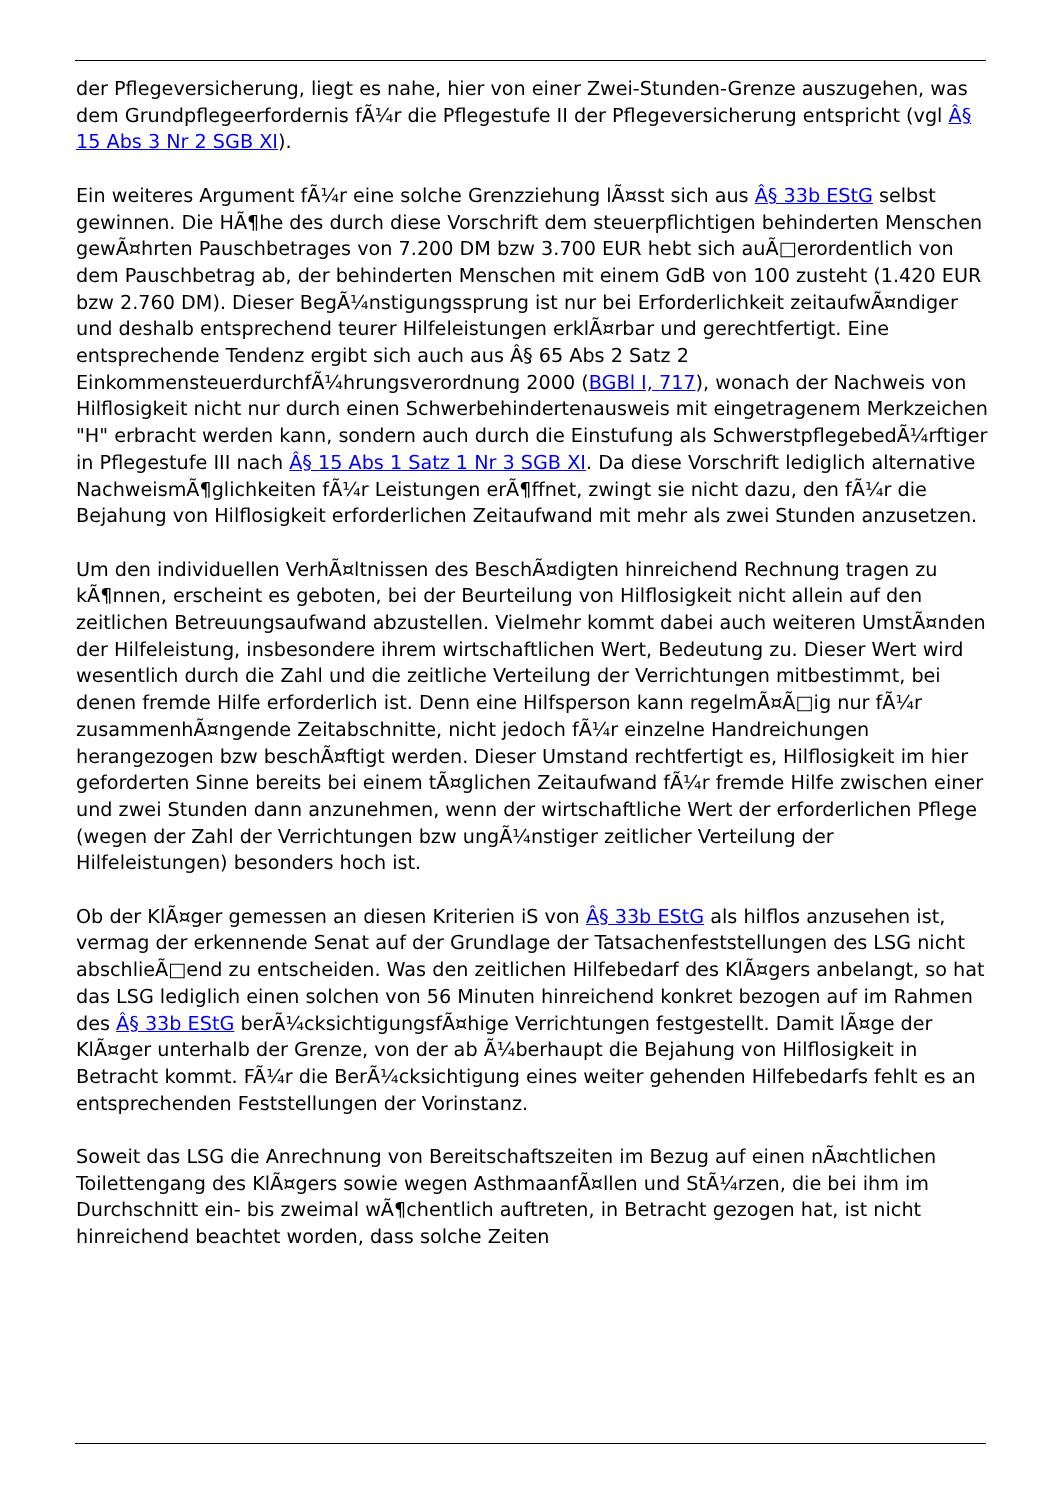der Pflegeversicherung, liegt es nahe, hier von einer Zwei-Stunden-Grenze auszugehen, was dem Grundpflegeerfordernis fÃ¼r die Pflegestufe II der Pflegeversicherung entspricht (vgl Â§ 15 Abs 3 Nr 2 SGB XI).
Ein weiteres Argument fÃ¼r eine solche Grenzziehung lÃ¤sst sich aus Â§ 33b EStG selbst gewinnen. Die HÃ¶he des durch diese Vorschrift dem steuerpflichtigen behinderten Menschen gewÃ¤hrten Pauschbetrages von 7.200 DM bzw 3.700 EUR hebt sich auÃ□erordentlich von dem Pauschbetrag ab, der behinderten Menschen mit einem GdB von 100 zusteht (1.420 EUR bzw 2.760 DM). Dieser BegÃ¼nstigungssprung ist nur bei Erforderlichkeit zeitaufwÃ¤ndiger und deshalb entsprechend teurer Hilfeleistungen erklÃ¤rbar und gerechtfertigt. Eine entsprechende Tendenz ergibt sich auch aus Â§ 65 Abs 2 Satz 2 EinkommensteuerdurchfÃ¼hrungsverordnung 2000 (BGBl I, 717), wonach der Nachweis von Hilflosigkeit nicht nur durch einen Schwerbehindertenausweis mit eingetragenem Merkzeichen "H" erbracht werden kann, sondern auch durch die Einstufung als SchwerstpflegebedÃ¼rftiger in Pflegestufe III nach Â§ 15 Abs 1 Satz 1 Nr 3 SGB XI. Da diese Vorschrift lediglich alternative NachweismÃ¶glichkeiten fÃ¼r Leistungen erÃ¶ffnet, zwingt sie nicht dazu, den fÃ¼r die Bejahung von Hilflosigkeit erforderlichen Zeitaufwand mit mehr als zwei Stunden anzusetzen.
Um den individuellen VerhÃ¤ltnissen des BeschÃ¤digten hinreichend Rechnung tragen zu kÃ¶nnen, erscheint es geboten, bei der Beurteilung von Hilflosigkeit nicht allein auf den zeitlichen Betreuungsaufwand abzustellen. Vielmehr kommt dabei auch weiteren UmstÃ¤nden der Hilfeleistung, insbesondere ihrem wirtschaftlichen Wert, Bedeutung zu. Dieser Wert wird wesentlich durch die Zahl und die zeitliche Verteilung der Verrichtungen mitbestimmt, bei denen fremde Hilfe erforderlich ist. Denn eine Hilfsperson kann regelmÃ¤Ã□ig nur fÃ¼r zusammenhÃ¤ngende Zeitabschnitte, nicht jedoch fÃ¼r einzelne Handreichungen herangezogen bzw beschÃ¤ftigt werden. Dieser Umstand rechtfertigt es, Hilflosigkeit im hier geforderten Sinne bereits bei einem tÃ¤glichen Zeitaufwand fÃ¼r fremde Hilfe zwischen einer und zwei Stunden dann anzunehmen, wenn der wirtschaftliche Wert der erforderlichen Pflege (wegen der Zahl der Verrichtungen bzw ungÃ¼nstiger zeitlicher Verteilung der Hilfeleistungen) besonders hoch ist.
Ob der KlÃ¤ger gemessen an diesen Kriterien iS von Â§ 33b EStG als hilflos anzusehen ist, vermag der erkennende Senat auf der Grundlage der Tatsachenfeststellungen des LSG nicht abschlieÃ□end zu entscheiden. Was den zeitlichen Hilfebedarf des KlÃ¤gers anbelangt, so hat das LSG lediglich einen solchen von 56 Minuten hinreichend konkret bezogen auf im Rahmen des Â§ 33b EStG berÃ¼cksichtigungsfÃ¤hige Verrichtungen festgestellt. Damit lÃ¤ge der KlÃ¤ger unterhalb der Grenze, von der ab Ã¼berhaupt die Bejahung von Hilflosigkeit in Betracht kommt. FÃ¼r die BerÃ¼cksichtigung eines weiter gehenden Hilfebedarfs fehlt es an entsprechenden Feststellungen der Vorinstanz.
Soweit das LSG die Anrechnung von Bereitschaftszeiten im Bezug auf einen nÃ¤chtlichen Toilettengang des KlÃ¤gers sowie wegen AsthmaanfÃ¤llen und StÃ¼rzen, die bei ihm im Durchschnitt ein- bis zweimal wÃ¶chentlich auftreten, in Betracht gezogen hat, ist nicht hinreichend beachtet worden, dass solche Zeiten